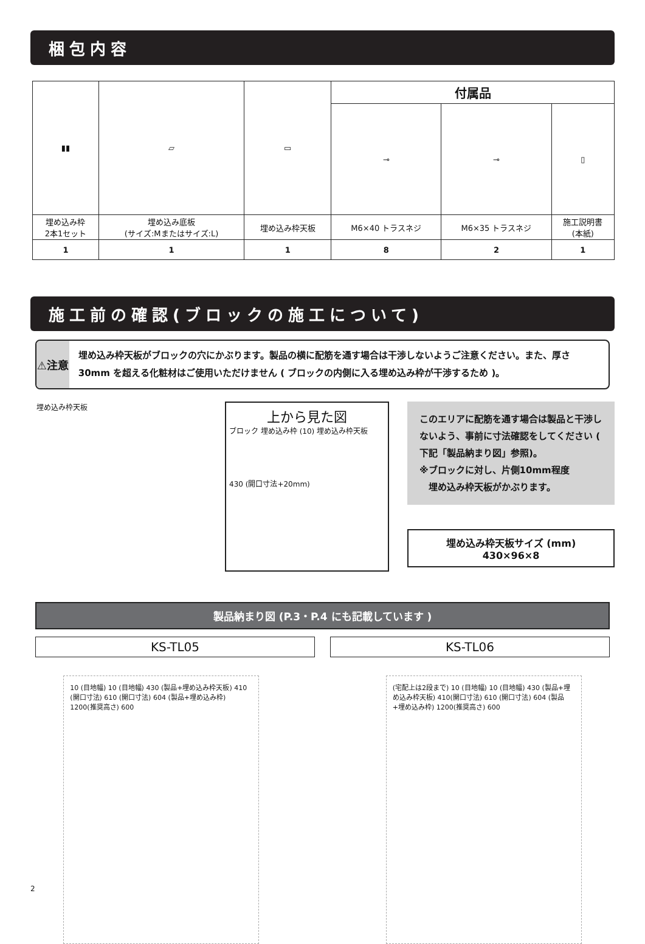梱包内容
| ▮▮ | ▱ | ▭ | 付属品 | | |
| | | | ⊸ | ⊸ | ▯ |
| 埋め込み枠 2本1セット | 埋め込み底板 (サイズ:Mまたはサイズ:L) | 埋め込み枠天板 | M6×40 トラスネジ | M6×35 トラスネジ | 施工説明書 (本紙) |
| 1 | 1 | 1 | 8 | 2 | 1 |
施工前の確認(ブロックの施工について)
⚠注意
埋め込み枠天板がブロックの穴にかぶります。製品の横に配筋を通す場合は干渉しないようご注意ください。また、厚さ 30mm を超える化粧材はご使用いただけません ( ブロックの内側に入る埋め込み枠が干渉するため )。
埋め込み枠天板
上から見た図
ブロック 埋め込み枠 (10) 埋め込み枠天板
430 (開口寸法+20mm)
このエリアに配筋を通す場合は製品と干渉しないよう、事前に寸法確認をしてください ( 下記「製品納まり図」参照)。
※ブロックに対し、片側10mm程度
　埋め込み枠天板がかぶります。
埋め込み枠天板サイズ (mm)
430×96×8
製品納まり図 (P.3・P.4 にも記載しています )
KS-TL05 KS-TL06
10 (目地幅) 10 (目地幅) 430 (製品+埋め込み枠天板) 410 (開口寸法) 610 (開口寸法) 604 (製品+埋め込み枠) 1200(推奨高さ) 600
(宅配上は2段まで) 10 (目地幅) 10 (目地幅) 430 (製品+埋め込み枠天板) 410(開口寸法) 610 (開口寸法) 604 (製品+埋め込み枠) 1200(推奨高さ) 600
2